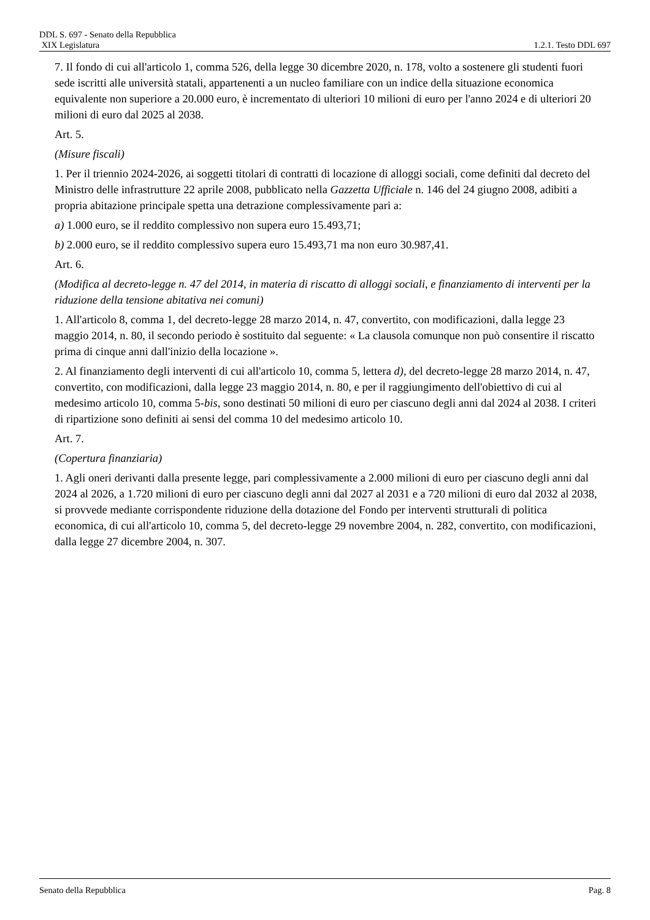DDL S. 697 - Senato della Repubblica
XIX Legislatura 1.2.1. Testo DDL 697
7. Il fondo di cui all'articolo 1, comma 526, della legge 30 dicembre 2020, n. 178, volto a sostenere gli studenti fuori sede iscritti alle università statali, appartenenti a un nucleo familiare con un indice della situazione economica equivalente non superiore a 20.000 euro, è incrementato di ulteriori 10 milioni di euro per l'anno 2024 e di ulteriori 20 milioni di euro dal 2025 al 2038.
Art. 5.
(Misure fiscali)
1. Per il triennio 2024-2026, ai soggetti titolari di contratti di locazione di alloggi sociali, come definiti dal decreto del Ministro delle infrastrutture 22 aprile 2008, pubblicato nella Gazzetta Ufficiale n. 146 del 24 giugno 2008, adibiti a propria abitazione principale spetta una detrazione complessivamente pari a:
a) 1.000 euro, se il reddito complessivo non supera euro 15.493,71;
b) 2.000 euro, se il reddito complessivo supera euro 15.493,71 ma non euro 30.987,41.
Art. 6.
(Modifica al decreto-legge n. 47 del 2014, in materia di riscatto di alloggi sociali, e finanziamento di interventi per la riduzione della tensione abitativa nei comuni)
1. All'articolo 8, comma 1, del decreto-legge 28 marzo 2014, n. 47, convertito, con modificazioni, dalla legge 23 maggio 2014, n. 80, il secondo periodo è sostituito dal seguente: « La clausola comunque non può consentire il riscatto prima di cinque anni dall'inizio della locazione ».
2. Al finanziamento degli interventi di cui all'articolo 10, comma 5, lettera d), del decreto-legge 28 marzo 2014, n. 47, convertito, con modificazioni, dalla legge 23 maggio 2014, n. 80, e per il raggiungimento dell'obiettivo di cui al medesimo articolo 10, comma 5-bis, sono destinati 50 milioni di euro per ciascuno degli anni dal 2024 al 2038. I criteri di ripartizione sono definiti ai sensi del comma 10 del medesimo articolo 10.
Art. 7.
(Copertura finanziaria)
1. Agli oneri derivanti dalla presente legge, pari complessivamente a 2.000 milioni di euro per ciascuno degli anni dal 2024 al 2026, a 1.720 milioni di euro per ciascuno degli anni dal 2027 al 2031 e a 720 milioni di euro dal 2032 al 2038, si provvede mediante corrispondente riduzione della dotazione del Fondo per interventi strutturali di politica economica, di cui all'articolo 10, comma 5, del decreto-legge 29 novembre 2004, n. 282, convertito, con modificazioni, dalla legge 27 dicembre 2004, n. 307.
Senato della Repubblica Pag. 8